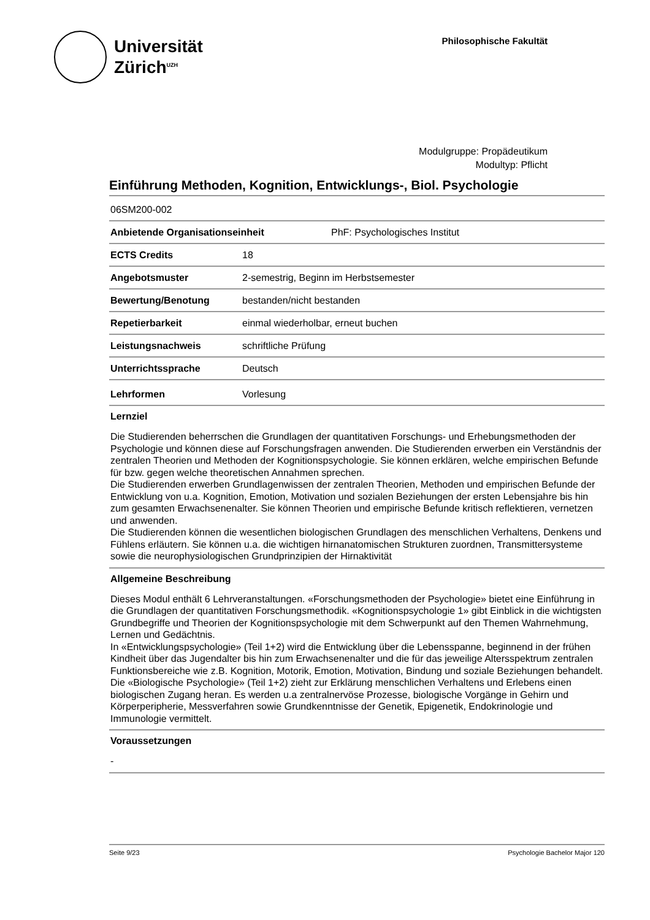Universität
Zürich<sup>UZH</sup>
Philosophische Fakultät
Modulgruppe: Propädeutikum
Modultyp: Pflicht
Einführung Methoden, Kognition, Entwicklungs-, Biol. Psychologie
06SM200-002
Anbietende Organisationseinheit PhF: Psychologisches Institut
ECTS Credits 18
Angebotsmuster 2-semestrig, Beginn im Herbstsemester
Bewertung/Benotung bestanden/nicht bestanden
Repetierbarkeit einmal wiederholbar, erneut buchen
Leistungsnachweis schriftliche Prüfung
Unterrichtssprache Deutsch
Lehrformen Vorlesung
Lernziel
Die Studierenden beherrschen die Grundlagen der quantitativen Forschungs- und Erhebungsmethoden der Psychologie und können diese auf Forschungsfragen anwenden. Die Studierenden erwerben ein Verständnis der zentralen Theorien und Methoden der Kognitionspsychologie. Sie können erklären, welche empirischen Befunde für bzw. gegen welche theoretischen Annahmen sprechen.
Die Studierenden erwerben Grundlagenwissen der zentralen Theorien, Methoden und empirischen Befunde der Entwicklung von u.a. Kognition, Emotion, Motivation und sozialen Beziehungen der ersten Lebensjahre bis hin zum gesamten Erwachsenenalter. Sie können Theorien und empirische Befunde kritisch reflektieren, vernetzen und anwenden.
Die Studierenden können die wesentlichen biologischen Grundlagen des menschlichen Verhaltens, Denkens und Fühlens erläutern. Sie können u.a. die wichtigen hirnanatomischen Strukturen zuordnen, Transmittersysteme sowie die neurophysiologischen Grundprinzipien der Hirnaktivität
Allgemeine Beschreibung
Dieses Modul enthält 6 Lehrveranstaltungen. «Forschungsmethoden der Psychologie» bietet eine Einführung in die Grundlagen der quantitativen Forschungsmethodik. «Kognitionspsychologie 1» gibt Einblick in die wichtigsten Grundbegriffe und Theorien der Kognitionspsychologie mit dem Schwerpunkt auf den Themen Wahrnehmung, Lernen und Gedächtnis.
In «Entwicklungspsychologie» (Teil 1+2) wird die Entwicklung über die Lebensspanne, beginnend in der frühen Kindheit über das Jugendalter bis hin zum Erwachsenenalter und die für das jeweilige Altersspektrum zentralen Funktionsbereiche wie z.B. Kognition, Motorik, Emotion, Motivation, Bindung und soziale Beziehungen behandelt.
Die «Biologische Psychologie» (Teil 1+2) zieht zur Erklärung menschlichen Verhaltens und Erlebens einen biologischen Zugang heran. Es werden u.a zentralnervöse Prozesse, biologische Vorgänge in Gehirn und Körperperipherie, Messverfahren sowie Grundkenntnisse der Genetik, Epigenetik, Endokrinologie und Immunologie vermittelt.
Voraussetzungen
-
Seite 9/23 Psychologie Bachelor Major 120